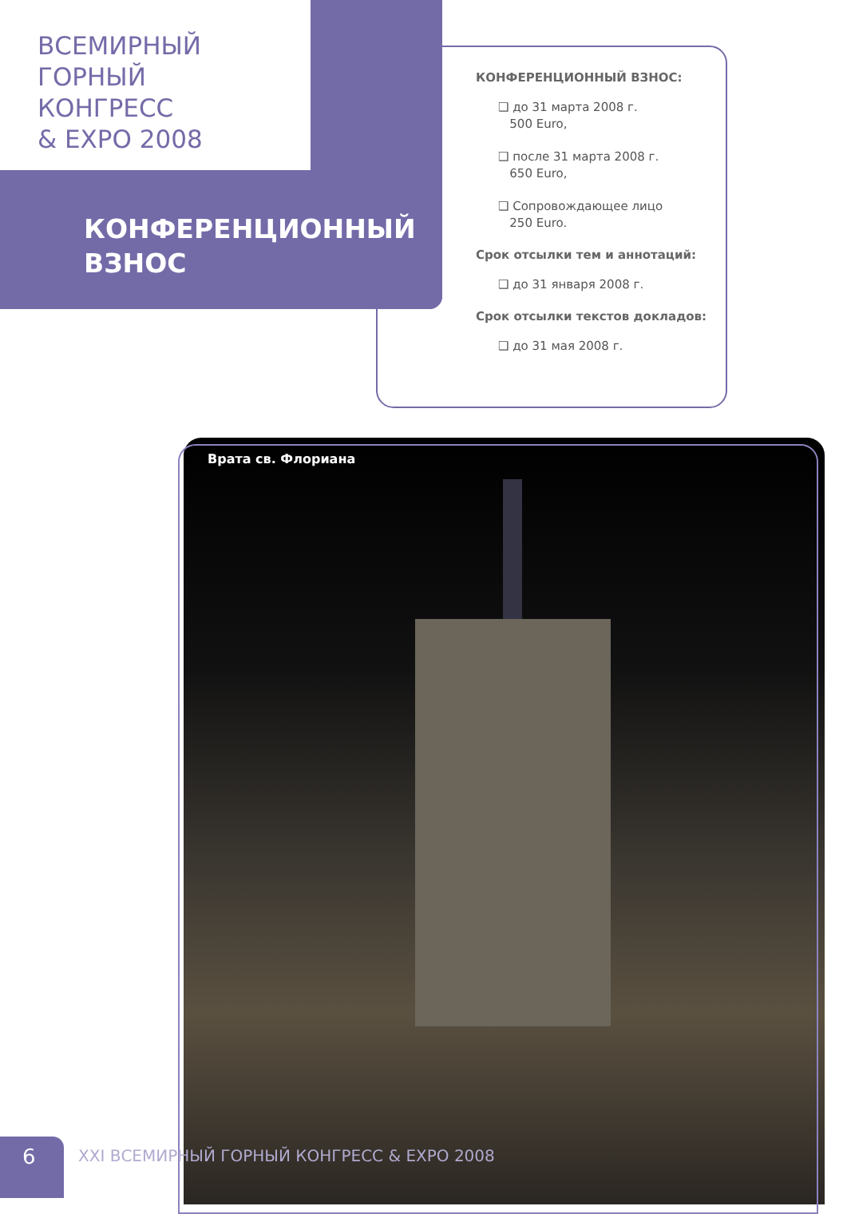ВСЕМИРНЫЙ
ГОРНЫЙ
КОНГРЕСС
& EXPO 2008
КОНФЕРЕНЦИОННЫЙ
ВЗНОС
КОНФЕРЕНЦИОННЫЙ ВЗНОС:
❑ до 31 марта 2008 г.
500 Euro,
❑ после 31 марта 2008 г.
650 Euro,
❑ Сопровождающее лицо
250 Euro.
Срок отсылки тем и аннотаций:
❑ до 31 января 2008 г.
Срок отсылки текстов докладов:
❑ до 31 мая 2008 г.
Врата св. Флориана
6
XXI ВСЕМИРНЫЙ ГОРНЫЙ КОНГРЕСС & EXPO 2008